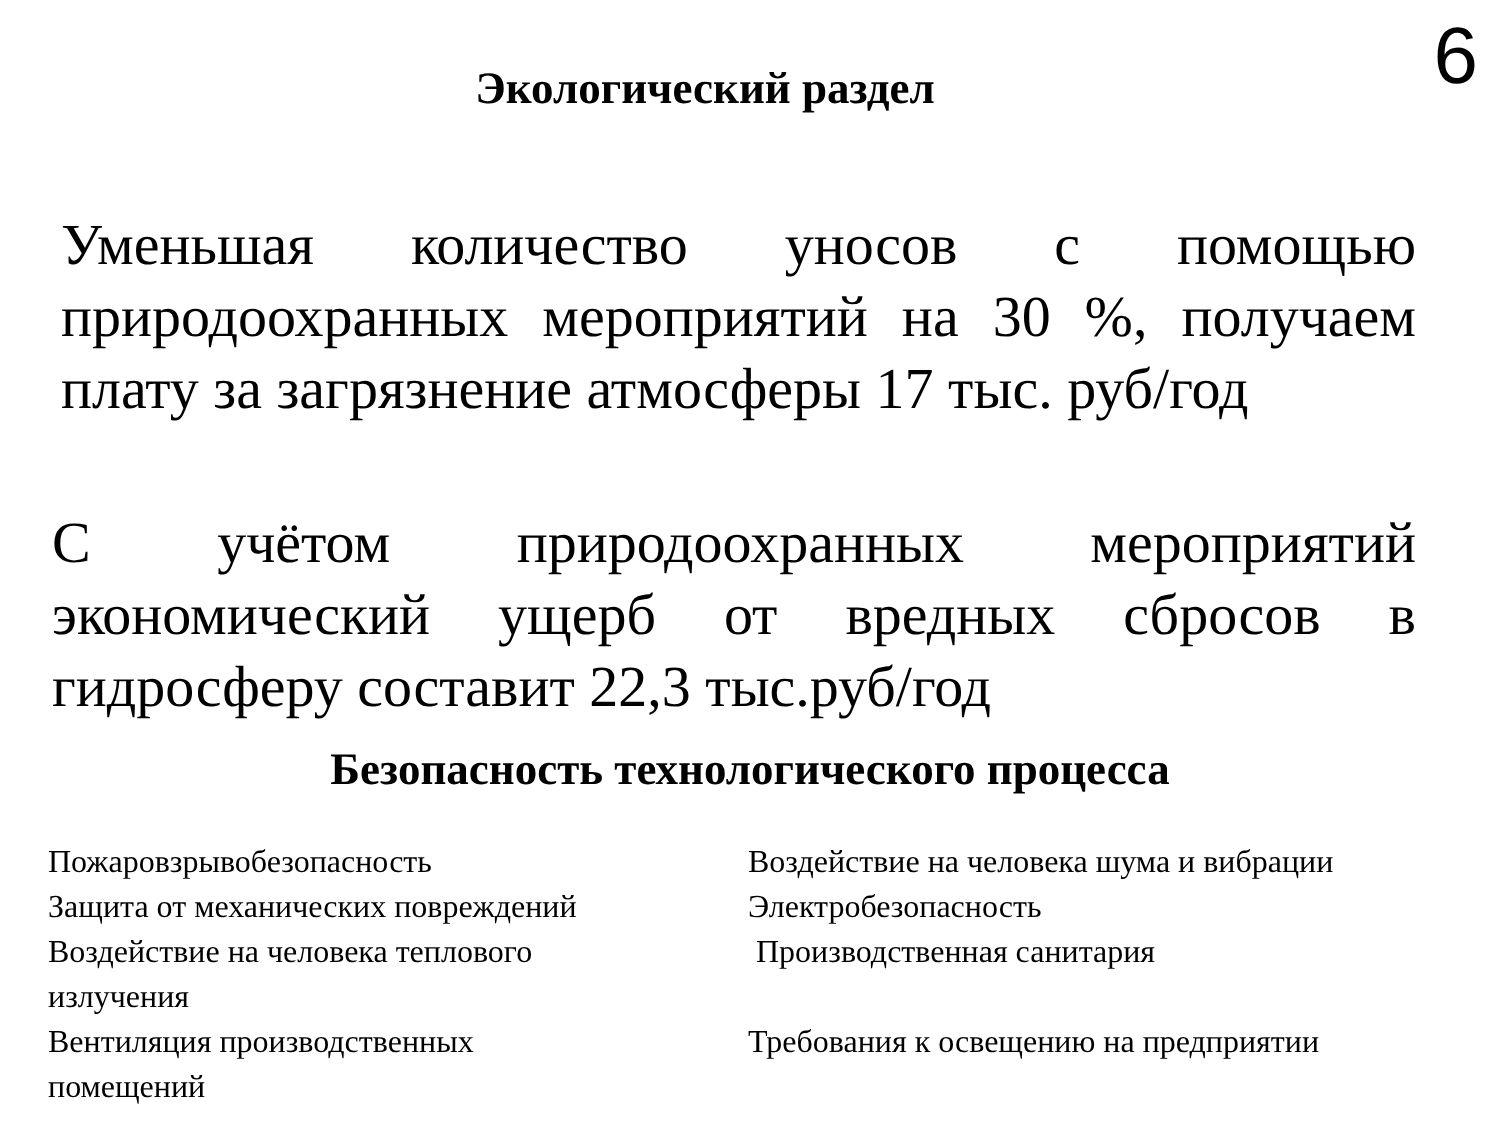6
Экологический раздел
Уменьшая количество уносов с помощью природоохранных мероприятий на 30 %, получаем плату за загрязнение атмосферы 17 тыс. руб/год
С учётом природоохранных мероприятий экономический ущерб от вредных сбросов в гидросферу составит 22,3 тыс.руб/год
Безопасность технологического процесса
Пожаровзрывобезопасность
Защита от механических повреждений
Воздействие на человека теплового
излучения
Вентиляция производственных
помещений
Воздействие на человека шума и вибрации
Электробезопасность
Производственная санитария
Требования к освещению на предприятии